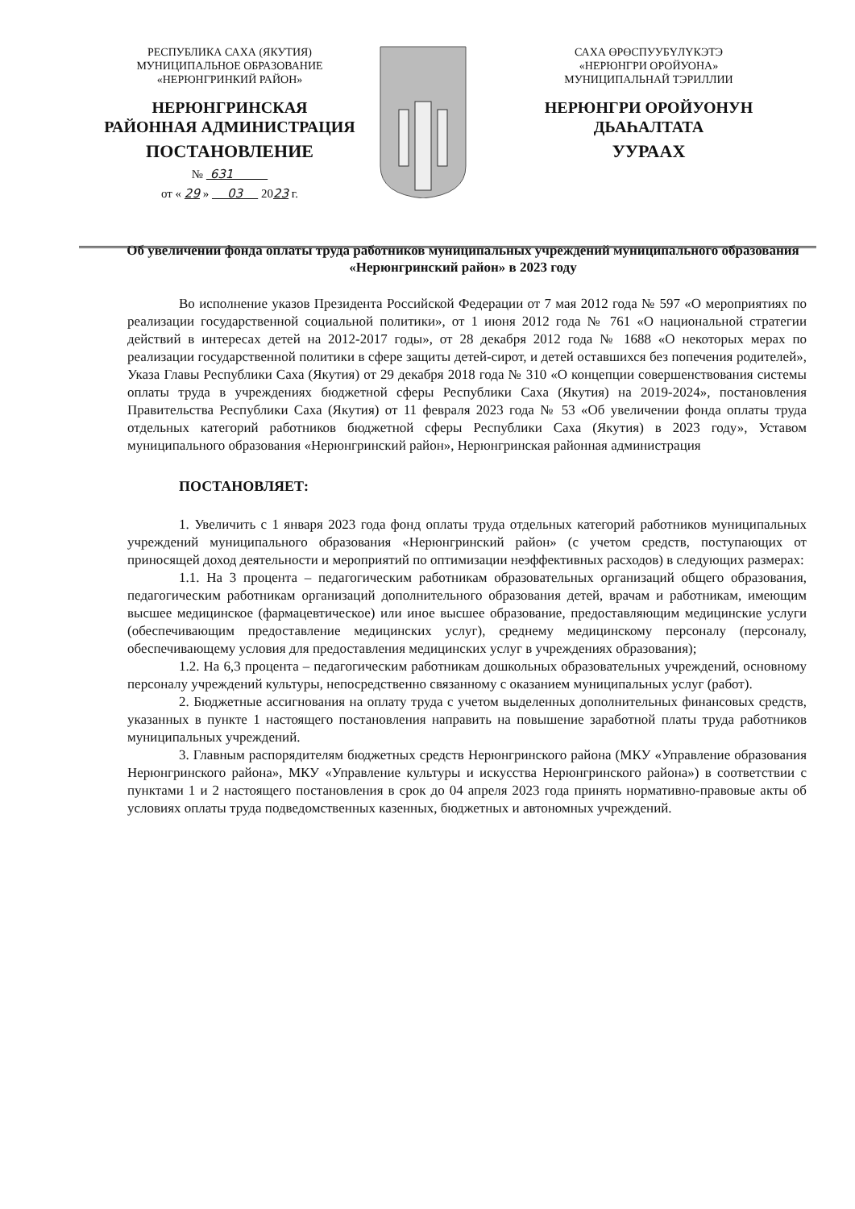РЕСПУБЛИКА САХА (ЯКУТИЯ)
МУНИЦИПАЛЬНОЕ ОБРАЗОВАНИЕ
«НЕРЮНГРИНКИЙ РАЙОН»
НЕРЮНГРИНСКАЯ
РАЙОННАЯ АДМИНИСТРАЦИЯ
ПОСТАНОВЛЕНИЕ
№ 631
от « 29 » 03 2023 г.
САХА ӨРӨСПУУБҮЛҮКЭТЭ
«НЕРЮНГРИ ОРОЙУОНА»
МУНИЦИПАЛЬНАЙ ТЭРИЛЛИИ
НЕРЮНГРИ ОРОЙУОНУН
ДЬАҺАЛТАТА
УУРААХ
Об увеличении фонда оплаты труда работников муниципальных учреждений муниципального образования «Нерюнгринский район» в 2023 году
Во исполнение указов Президента Российской Федерации от 7 мая 2012 года № 597 «О мероприятиях по реализации государственной социальной политики», от 1 июня 2012 года № 761 «О национальной стратегии действий в интересах детей на 2012-2017 годы», от 28 декабря 2012 года № 1688 «О некоторых мерах по реализации государственной политики в сфере защиты детей-сирот, и детей оставшихся без попечения родителей», Указа Главы Республики Саха (Якутия) от 29 декабря 2018 года № 310 «О концепции совершенствования системы оплаты труда в учреждениях бюджетной сферы Республики Саха (Якутия) на 2019-2024», постановления Правительства Республики Саха (Якутия) от 11 февраля 2023 года № 53 «Об увеличении фонда оплаты труда отдельных категорий работников бюджетной сферы Республики Саха (Якутия) в 2023 году», Уставом муниципального образования «Нерюнгринский район», Нерюнгринская районная администрация
ПОСТАНОВЛЯЕТ:
1. Увеличить с 1 января 2023 года фонд оплаты труда отдельных категорий работников муниципальных учреждений муниципального образования «Нерюнгринский район» (с учетом средств, поступающих от приносящей доход деятельности и мероприятий по оптимизации неэффективных расходов) в следующих размерах:
1.1. На 3 процента – педагогическим работникам образовательных организаций общего образования, педагогическим работникам организаций дополнительного образования детей, врачам и работникам, имеющим высшее медицинское (фармацевтическое) или иное высшее образование, предоставляющим медицинские услуги (обеспечивающим предоставление медицинских услуг), среднему медицинскому персоналу (персоналу, обеспечивающему условия для предоставления медицинских услуг в учреждениях образования);
1.2. На 6,3 процента – педагогическим работникам дошкольных образовательных учреждений, основному персоналу учреждений культуры, непосредственно связанному с оказанием муниципальных услуг (работ).
2. Бюджетные ассигнования на оплату труда с учетом выделенных дополнительных финансовых средств, указанных в пункте 1 настоящего постановления направить на повышение заработной платы труда работников муниципальных учреждений.
3. Главным распорядителям бюджетных средств Нерюнгринского района (МКУ «Управление образования Нерюнгринского района», МКУ «Управление культуры и искусства Нерюнгринского района») в соответствии с пунктами 1 и 2 настоящего постановления в срок до 04 апреля 2023 года принять нормативно-правовые акты об условиях оплаты труда подведомственных казенных, бюджетных и автономных учреждений.